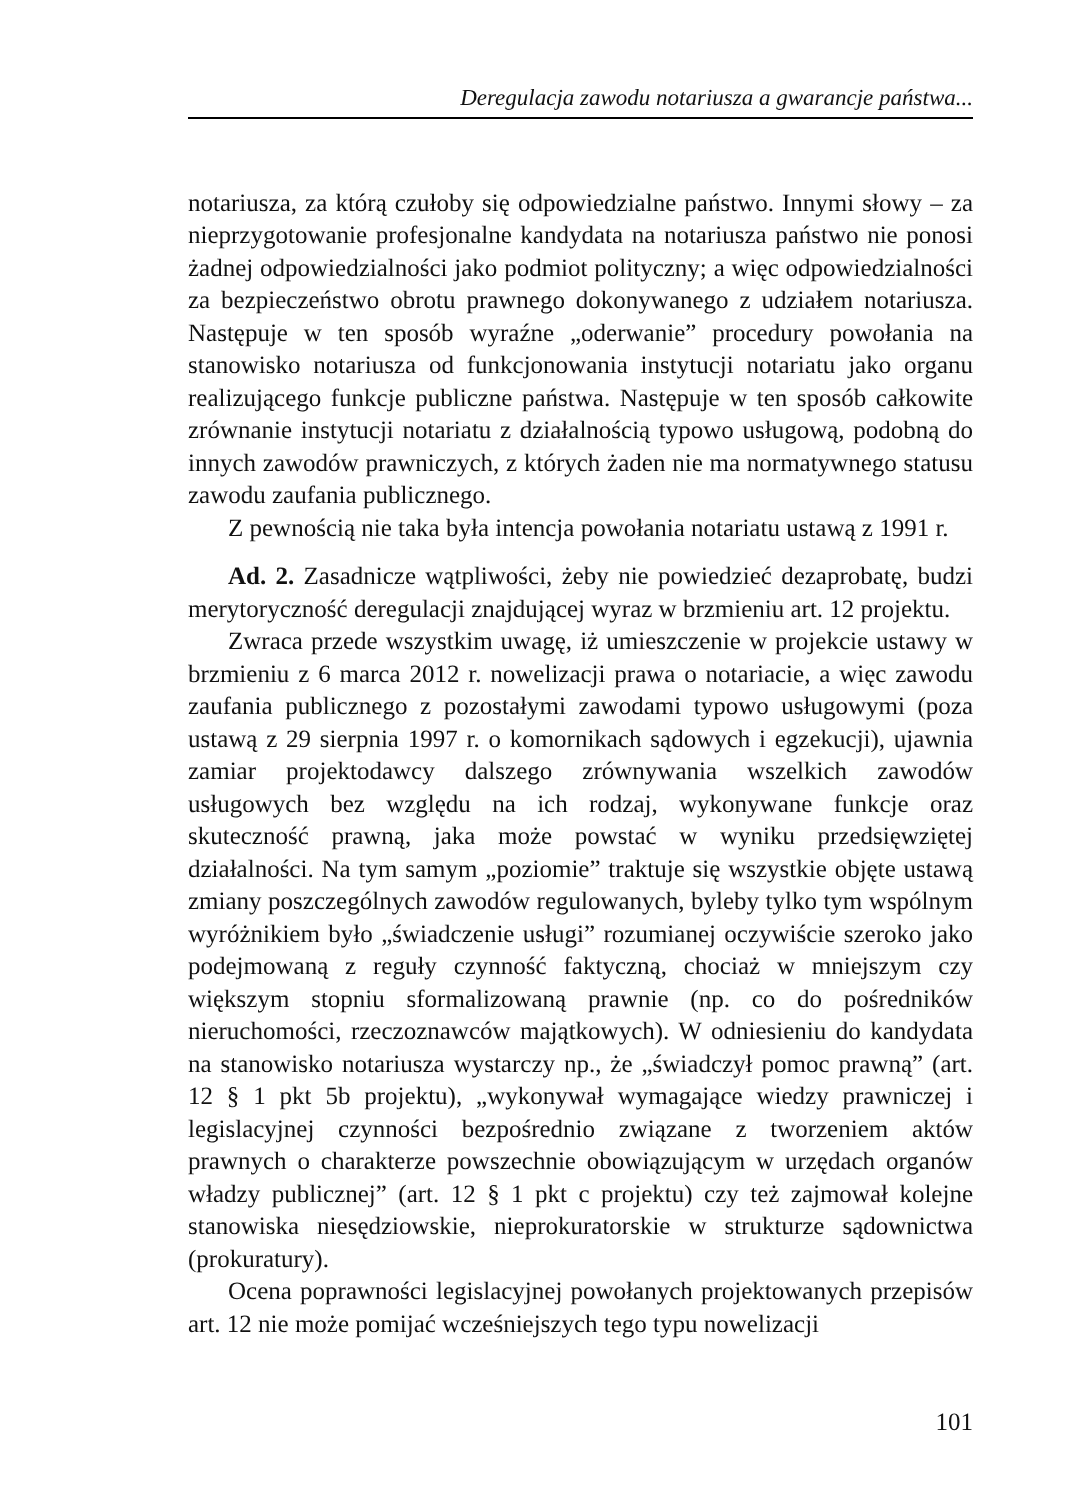Deregulacja zawodu notariusza a gwarancje państwa...
notariusza, za którą czułoby się odpowiedzialne państwo. Innymi słowy – za nieprzygotowanie profesjonalne kandydata na notariusza państwo nie ponosi żadnej odpowiedzialności jako podmiot polityczny; a więc odpowiedzialności za bezpieczeństwo obrotu prawnego dokonywanego z udziałem notariusza. Następuje w ten sposób wyraźne „oderwanie” procedury powołania na stanowisko notariusza od funkcjonowania instytucji notariatu jako organu realizującego funkcje publiczne państwa. Następuje w ten sposób całkowite zrównanie instytucji notariatu z działalnością typowo usługową, podobną do innych zawodów prawniczych, z których żaden nie ma normatywnego statusu zawodu zaufania publicznego.
Z pewnością nie taka była intencja powołania notariatu ustawą z 1991 r.
Ad. 2. Zasadnicze wątpliwości, żeby nie powiedzieć dezaprobatę, budzi merytoryczność deregulacji znajdującej wyraz w brzmieniu art. 12 projektu.
Zwraca przede wszystkim uwagę, iż umieszczenie w projekcie ustawy w brzmieniu z 6 marca 2012 r. nowelizacji prawa o notariacie, a więc zawodu zaufania publicznego z pozostałymi zawodami typowo usługowymi (poza ustawą z 29 sierpnia 1997 r. o komornikach sądowych i egzekucji), ujawnia zamiar projektodawcy dalszego zrównywania wszelkich zawodów usługowych bez względu na ich rodzaj, wykonywane funkcje oraz skuteczność prawną, jaka może powstać w wyniku przedsięwziętej działalności. Na tym samym „poziomie” traktuje się wszystkie objęte ustawą zmiany poszczególnych zawodów regulowanych, byleby tylko tym wspólnym wyróżnikiem było „świadczenie usługi” rozumianej oczywiście szeroko jako podejmowaną z reguły czynność faktyczną, chociaż w mniejszym czy większym stopniu sformalizowaną prawnie (np. co do pośredników nieruchomości, rzeczoznawców majątkowych). W odniesieniu do kandydata na stanowisko notariusza wystarczy np., że „świadczył pomoc prawną” (art. 12 § 1 pkt 5b projektu), „wykonywał wymagające wiedzy prawniczej i legislacyjnej czynności bezpośrednio związane z tworzeniem aktów prawnych o charakterze powszechnie obowiązującym w urzędach organów władzy publicznej” (art. 12 § 1 pkt c projektu) czy też zajmował kolejne stanowiska niesędziowskie, nieprokuratorskie w strukturze sądownictwa (prokuratury).
Ocena poprawności legislacyjnej powołanych projektowanych przepisów art. 12 nie może pomijać wcześniejszych tego typu nowelizacji
101